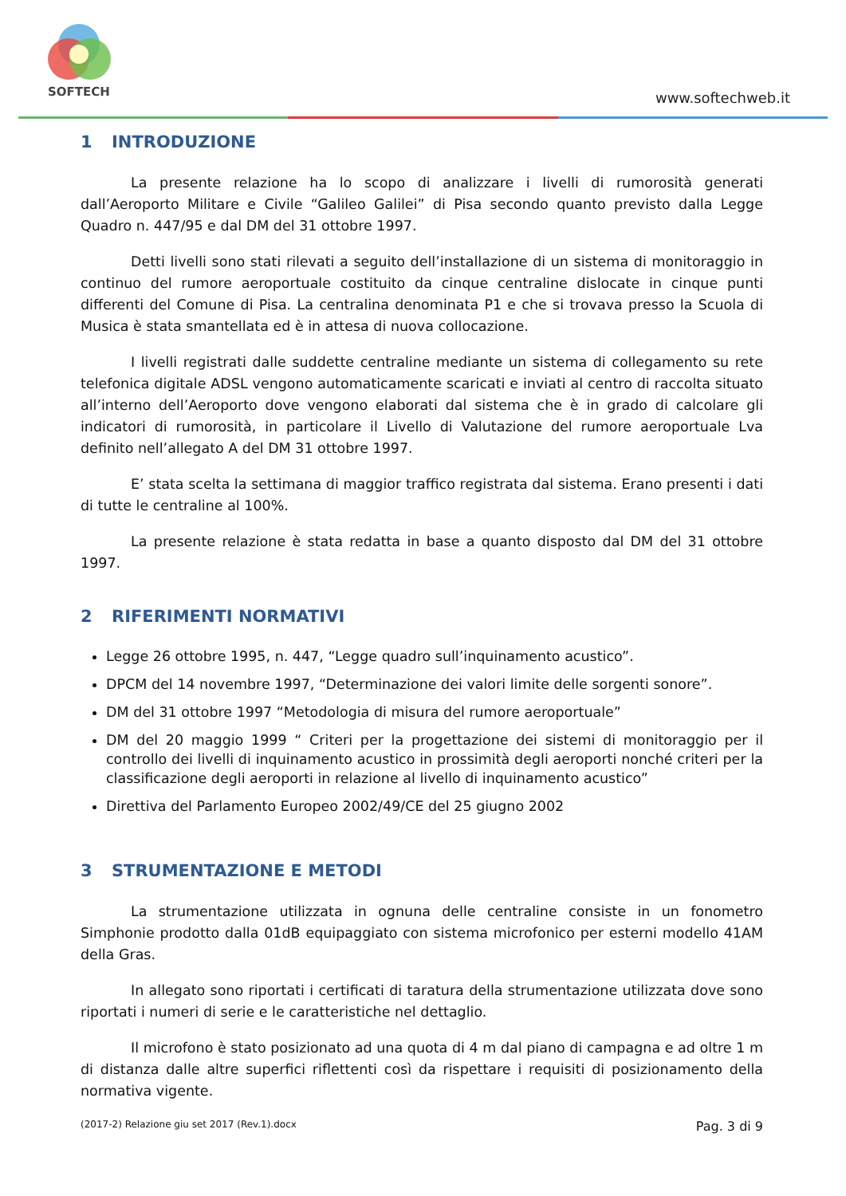SOFTECH
www.softechweb.it
1 INTRODUZIONE
La presente relazione ha lo scopo di analizzare i livelli di rumorosità generati dall’Aeroporto Militare e Civile “Galileo Galilei” di Pisa secondo quanto previsto dalla Legge Quadro n. 447/95 e dal DM del 31 ottobre 1997.
Detti livelli sono stati rilevati a seguito dell’installazione di un sistema di monitoraggio in continuo del rumore aeroportuale costituito da cinque centraline dislocate in cinque punti differenti del Comune di Pisa. La centralina denominata P1 e che si trovava presso la Scuola di Musica è stata smantellata ed è in attesa di nuova collocazione.
I livelli registrati dalle suddette centraline mediante un sistema di collegamento su rete telefonica digitale ADSL vengono automaticamente scaricati e inviati al centro di raccolta situato all’interno dell’Aeroporto dove vengono elaborati dal sistema che è in grado di calcolare gli indicatori di rumorosità, in particolare il Livello di Valutazione del rumore aeroportuale Lva definito nell’allegato A del DM 31 ottobre 1997.
E’ stata scelta la settimana di maggior traffico registrata dal sistema. Erano presenti i dati di tutte le centraline al 100%.
La presente relazione è stata redatta in base a quanto disposto dal DM del 31 ottobre 1997.
2 RIFERIMENTI NORMATIVI
Legge 26 ottobre 1995, n. 447, “Legge quadro sull’inquinamento acustico”.
DPCM del 14 novembre 1997, “Determinazione dei valori limite delle sorgenti sonore”.
DM del 31 ottobre 1997 “Metodologia di misura del rumore aeroportuale”
DM del 20 maggio 1999 “ Criteri per la progettazione dei sistemi di monitoraggio per il controllo dei livelli di inquinamento acustico in prossimità degli aeroporti nonché criteri per la classificazione degli aeroporti in relazione al livello di inquinamento acustico”
Direttiva del Parlamento Europeo 2002/49/CE del 25 giugno 2002
3 STRUMENTAZIONE E METODI
La strumentazione utilizzata in ognuna delle centraline consiste in un fonometro Simphonie prodotto dalla 01dB equipaggiato con sistema microfonico per esterni modello 41AM della Gras.
In allegato sono riportati i certificati di taratura della strumentazione utilizzata dove sono riportati i numeri di serie e le caratteristiche nel dettaglio.
Il microfono è stato posizionato ad una quota di 4 m dal piano di campagna e ad oltre 1 m di distanza dalle altre superfici riflettenti così da rispettare i requisiti di posizionamento della normativa vigente.
(2017-2) Relazione giu set 2017 (Rev.1).docx Pag. 3 di 9